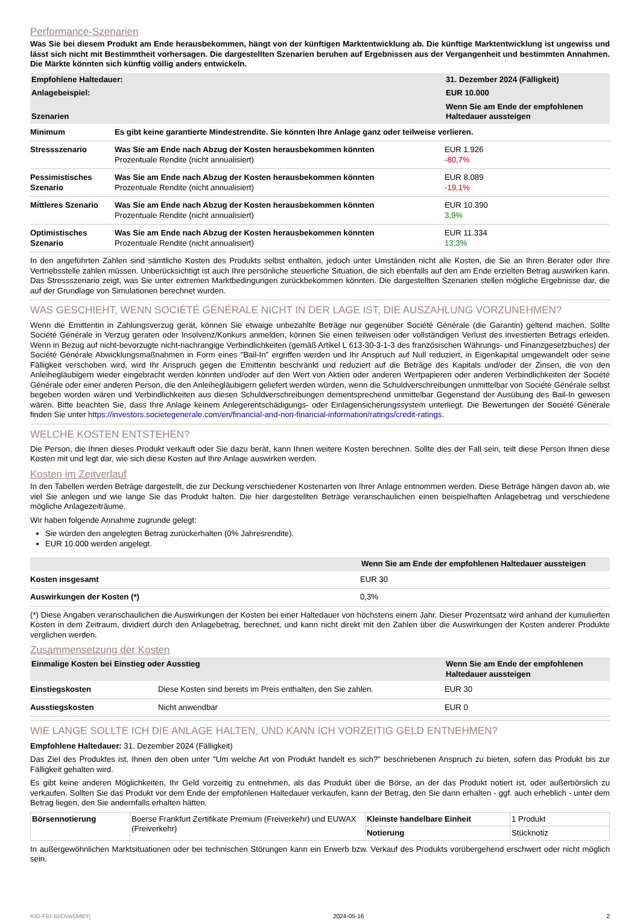Performance-Szenarien
Was Sie bei diesem Produkt am Ende herausbekommen, hängt von der künftigen Marktentwicklung ab. Die künftige Marktentwicklung ist ungewiss und lässt sich nicht mit Bestimmtheit vorhersagen. Die dargestellten Szenarien beruhen auf Ergebnissen aus der Vergangenheit und bestimmten Annahmen. Die Märkte könnten sich künftig völlig anders entwickeln.
| Empfohlene Haltedauer: | | 31. Dezember 2024 (Fälligkeit) |
| Anlagebeispiel: | | EUR 10.000 |
| Szenarien | | Wenn Sie am Ende der empfohlenen Haltedauer aussteigen |
| Minimum | Es gibt keine garantierte Mindestrendite. Sie könnten Ihre Anlage ganz oder teilweise verlieren. | |
| Stressszenario | Was Sie am Ende nach Abzug der Kosten herausbekommen könnten Prozentuale Rendite (nicht annualisiert) | EUR 1.926 -80,7% |
| Pessimistisches Szenario | Was Sie am Ende nach Abzug der Kosten herausbekommen könnten Prozentuale Rendite (nicht annualisiert) | EUR 8.089 -19,1% |
| Mittleres Szenario | Was Sie am Ende nach Abzug der Kosten herausbekommen könnten Prozentuale Rendite (nicht annualisiert) | EUR 10.390 3,9% |
| Optimistisches Szenario | Was Sie am Ende nach Abzug der Kosten herausbekommen könnten Prozentuale Rendite (nicht annualisiert) | EUR 11.334 13,3% |
In den angeführten Zahlen sind sämtliche Kosten des Produkts selbst enthalten, jedoch unter Umständen nicht alle Kosten, die Sie an Ihren Berater oder Ihre Vertriebsstelle zahlen müssen. Unberücksichtigt ist auch Ihre persönliche steuerliche Situation, die sich ebenfalls auf den am Ende erzielten Betrag auswirken kann. Das Stressszenario zeigt, was Sie unter extremen Marktbedingungen zurückbekommen könnten. Die dargestellten Szenarien stellen mögliche Ergebnisse dar, die auf der Grundlage von Simulationen berechnet wurden.
WAS GESCHIEHT, WENN SOCIÉTÉ GÉNÉRALE NICHT IN DER LAGE IST, DIE AUSZAHLUNG VORZUNEHMEN?
Wenn die Emittentin in Zahlungsverzug gerät, können Sie etwaige unbezahlte Beträge nur gegenüber Société Générale (die Garantin) geltend machen. Sollte Société Générale in Verzug geraten oder Insolvenz/Konkurs anmelden, können Sie einen teilweisen oder vollständigen Verlust des investierten Betrags erleiden. Wenn in Bezug auf nicht-bevorzugte nicht-nachrangige Verbindlichkeiten (gemäß Artikel L 613-30-3-1-3 des französischen Währungs- und Finanzgesetzbuches) der Société Générale Abwicklungsmaßnahmen in Form eines "Bail-In" ergriffen werden und Ihr Anspruch auf Null reduziert, in Eigenkapital umgewandelt oder seine Fälligkeit verschoben wird, wird Ihr Anspruch gegen die Emittentin beschränkt und reduziert auf die Beträge des Kapitals und/oder der Zinsen, die von den Anleihegläubigern wieder eingebracht werden könnten und/oder auf den Wert von Aktien oder anderen Wertpapieren oder anderen Verbindlichkeiten der Société Générale oder einer anderen Person, die den Anleihegläubigern geliefert werden würden, wenn die Schuldverschreibungen unmittelbar von Société Générale selbst begeben worden wären und Verbindlichkeiten aus diesen Schuldverschreibungen dementsprechend unmittelbar Gegenstand der Ausübung des Bail-In gewesen wären. Bitte beachten Sie, dass Ihre Anlage keinem Anlegerentschädigungs- oder Einlagensicherungssystem unterliegt. Die Bewertungen der Société Générale finden Sie unter https://investors.societegenerale.com/en/financial-and-non-financial-information/ratings/credit-ratings.
WELCHE KOSTEN ENTSTEHEN?
Die Person, die Ihnen dieses Produkt verkauft oder Sie dazu berät, kann Ihnen weitere Kosten berechnen. Sollte dies der Fall sein, teilt diese Person Ihnen diese Kosten mit und legt dar, wie sich diese Kosten auf Ihre Anlage auswirken werden.
Kosten im Zeitverlauf
In den Tabellen werden Beträge dargestellt, die zur Deckung verschiedener Kostenarten von Ihrer Anlage entnommen werden. Diese Beträge hängen davon ab, wie viel Sie anlegen und wie lange Sie das Produkt halten. Die hier dargestellten Beträge veranschaulichen einen beispielhaften Anlagebetrag und verschiedene mögliche Anlagezeiträume.
Wir haben folgende Annahme zugrunde gelegt:
Sie würden den angelegten Betrag zurückerhalten (0% Jahresrendite).
EUR 10.000 werden angelegt.
| | Wenn Sie am Ende der empfohlenen Haltedauer aussteigen |
| Kosten insgesamt | EUR 30 |
| Auswirkungen der Kosten (*) | 0,3% |
(*) Diese Angaben veranschaulichen die Auswirkungen der Kosten bei einer Haltedauer von höchstens einem Jahr. Dieser Prozentsatz wird anhand der kumulierten Kosten in dem Zeitraum, dividiert durch den Anlagebetrag, berechnet, und kann nicht direkt mit den Zahlen über die Auswirkungen der Kosten anderer Produkte verglichen werden.
Zusammensetzung der Kosten
| Einmalige Kosten bei Einstieg oder Ausstieg | | Wenn Sie am Ende der empfohlenen Haltedauer aussteigen |
| Einstiegskosten | Diese Kosten sind bereits im Preis enthalten, den Sie zahlen. | EUR 30 |
| Ausstiegskosten | Nicht anwendbar | EUR 0 |
WIE LANGE SOLLTE ICH DIE ANLAGE HALTEN, UND KANN ICH VORZEITIG GELD ENTNEHMEN?
Empfohlene Haltedauer: 31. Dezember 2024 (Fälligkeit)
Das Ziel des Produktes ist, Ihnen den oben unter "Um welche Art von Produkt handelt es sich?" beschriebenen Anspruch zu bieten, sofern das Produkt bis zur Fälligkeit gehalten wird.
Es gibt keine anderen Möglichkeiten, Ihr Geld vorzeitig zu entnehmen, als das Produkt über die Börse, an der das Produkt notiert ist, oder außerbörslich zu verkaufen. Sollten Sie das Produkt vor dem Ende der empfohlenen Haltedauer verkaufen, kann der Betrag, den Sie dann erhalten - ggf. auch erheblich - unter dem Betrag liegen, den Sie andernfalls erhalten hätten.
| Börsennotierung | Boerse Frankfurt Zertifikate Premium (Freiverkehr) und EUWAX (Freiverkehr) | Kleinste handelbare Einheit | 1 Produkt |
| | | Notierung | Stücknotiz |
In außergewöhnlichen Marktsituationen oder bei technischen Störungen kann ein Erwerb bzw. Verkauf des Produkts vorübergehend erschwert oder nicht möglich sein.
KID-FBI-BnDvw5MBYj 2024-05-16 2